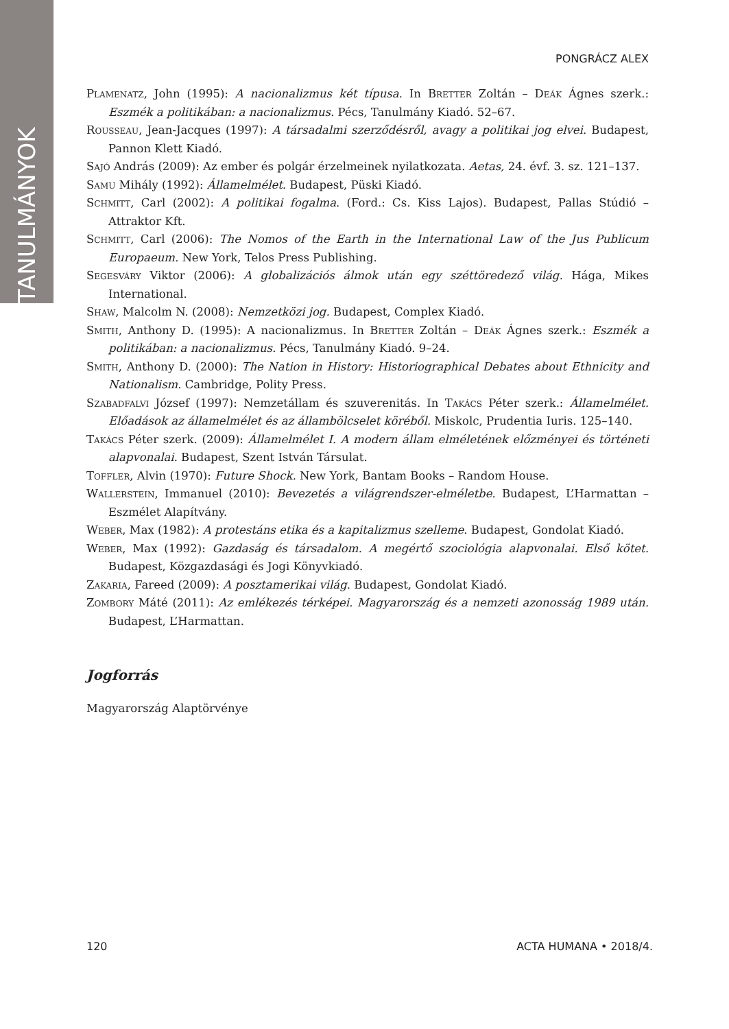TANULMÁNYOK
PONGRÁCZ ALEX
Plamenatz, John (1995): A nacionalizmus két típusa. In Bretter Zoltán – Deák Ágnes szerk.: Eszmék a politikában: a nacionalizmus. Pécs, Tanulmány Kiadó. 52–67.
Rousseau, Jean-Jacques (1997): A társadalmi szerződésről, avagy a politikai jog elvei. Budapest, Pannon Klett Kiadó.
Sajó András (2009): Az ember és polgár érzelmeinek nyilatkozata. Aetas, 24. évf. 3. sz. 121–137.
Samu Mihály (1992): Államelmélet. Budapest, Püski Kiadó.
Schmitt, Carl (2002): A politikai fogalma. (Ford.: Cs. Kiss Lajos). Budapest, Pallas Stúdió – Attraktor Kft.
Schmitt, Carl (2006): The Nomos of the Earth in the International Law of the Jus Publicum Europaeum. New York, Telos Press Publishing.
Segesváry Viktor (2006): A globalizációs álmok után egy széttöredező világ. Hága, Mikes International.
Shaw, Malcolm N. (2008): Nemzetközi jog. Budapest, Complex Kiadó.
Smith, Anthony D. (1995): A nacionalizmus. In Bretter Zoltán – Deák Ágnes szerk.: Eszmék a politikában: a nacionalizmus. Pécs, Tanulmány Kiadó. 9–24.
Smith, Anthony D. (2000): The Nation in History: Historiographical Debates about Ethnicity and Nationalism. Cambridge, Polity Press.
Szabadfalvi József (1997): Nemzetállam és szuverenitás. In Takács Péter szerk.: Államelmélet. Előadások az államelmélet és az állambölcselet köréből. Miskolc, Prudentia Iuris. 125–140.
Takács Péter szerk. (2009): Államelmélet I. A modern állam elméletének előzményei és történeti alapvonalai. Budapest, Szent István Társulat.
Toffler, Alvin (1970): Future Shock. New York, Bantam Books – Random House.
Wallerstein, Immanuel (2010): Bevezetés a világrendszer-elméletbe. Budapest, L’Harmattan – Eszmélet Alapítvány.
Weber, Max (1982): A protestáns etika és a kapitalizmus szelleme. Budapest, Gondolat Kiadó.
Weber, Max (1992): Gazdaság és társadalom. A megértő szociológia alapvonalai. Első kötet. Budapest, Közgazdasági és Jogi Könyvkiadó.
Zakaria, Fareed (2009): A posztamerikai világ. Budapest, Gondolat Kiadó.
Zombory Máté (2011): Az emlékezés térképei. Magyarország és a nemzeti azonosság 1989 után. Budapest, L’Harmattan.
Jogforrás
Magyarország Alaptörvénye
120 ACTA HUMANA • 2018/4.